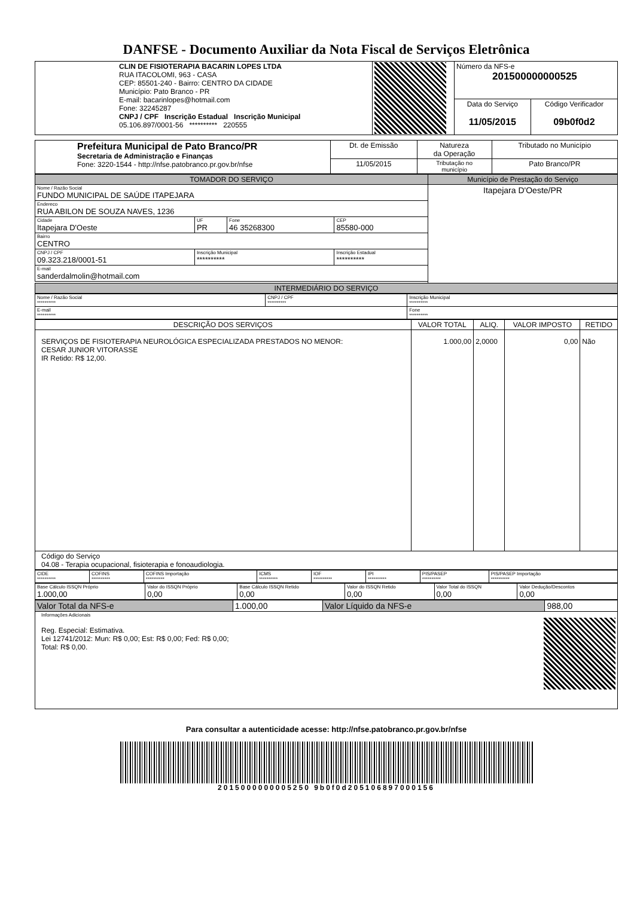DANFSE - Documento Auxiliar da Nota Fiscal de Serviços Eletrônica
| CLIN DE FISIOTERAPIA BACARIN LOPES LTDA RUA ITACOLOMI, 963 - CASA CEP: 85501-240 - Bairro: CENTRO DA CIDADE Município: Pato Branco - PR E-mail: bacarinlopes@hotmail.com Fone: 32245287 CNPJ / CPF Inscrição Estadual Inscrição Municipal 05.106.897/0001-56 ********** 220555 | | Número da NFS-e 201500000000525 | |
| | | Data do Serviço 11/05/2015 | Código Verificador 09b0f0d2 |
| Prefeitura Municipal de Pato Branco/PR Secretaria de Administração e Finanças Fone: 3220-1544 - http://nfse.patobranco.pr.gov.br/nfse | Dt. de Emissão | Natureza da Operação | Tributado no Município |
| | 11/05/2015 | Tributação no município | Pato Branco/PR |
| TOMADOR DO SERVIÇO | | | | Município de Prestação do Serviço |
| Nome / Razão Social FUNDO MUNICIPAL DE SAÚDE ITAPEJARA | | | | Itapejara D'Oeste/PR |
| Endereco RUA ABILON DE SOUZA NAVES, 1236 | | | | |
| Cidade Itapejara D'Oeste | UF PR | Fone 46 35268300 | CEP 85580-000 | |
| Bairro CENTRO | | | | |
| CNPJ / CPF 09.323.218/0001-51 | Inscrição Municipal ********** | | Inscrição Estadual ********** | |
| E-mail sanderdalmolin@hotmail.com | | | | |
| INTERMEDIÁRIO DO SERVIÇO | | | | |
| Nome / Razão Social ********** | CNPJ / CPF ********** | Inscrição Municipal ********** |
| E-mail ********** | | Fone ********** |
| DESCRIÇÃO DOS SERVIÇOS | VALOR TOTAL | ALIQ. | VALOR IMPOSTO | RETIDO |
| --- | --- | --- | --- | --- |
| SERVIÇOS DE FISIOTERAPIA NEUROLÓGICA ESPECIALIZADA PRESTADOS NO MENOR: CESAR JUNIOR VITORASSE IR Retido: R$ 12,00. | 1.000,00 | 2,0000 | 0,00 | Não |
| Código do Serviço 04.08 - Terapia ocupacional, fisioterapia e fonoaudiologia. | | | | |
| CIDE ********** | COFINS ********** | COFINS Importação ********** | ICMS ********** | IOF ********** | IPI ********** | PIS/PASEP ********** | PIS/PASEP Importação ********** |
| Base Cálculo ISSQN Próprio 1.000,00 | Valor do ISSQN Próprio 0,00 | Base Cálculo ISSQN Retido 0,00 | Valor do ISSQN Retido 0,00 | Valor Total do ISSQN 0,00 | Valor Dedução/Descontos 0,00 |
| Valor Total da NFS-e | 1.000,00 | Valor Líquido da NFS-e | 988,00 |
| Informações Adicionais Reg. Especial: Estimativa. Lei 12741/2012: Mun: R$ 0,00; Est: R$ 0,00; Fed: R$ 0,00; Total: R$ 0,00. | | | |
Para consultar a autenticidade acesse: http://nfse.patobranco.pr.gov.br/nfse
2015000000005250 9b0f0d205106897000156